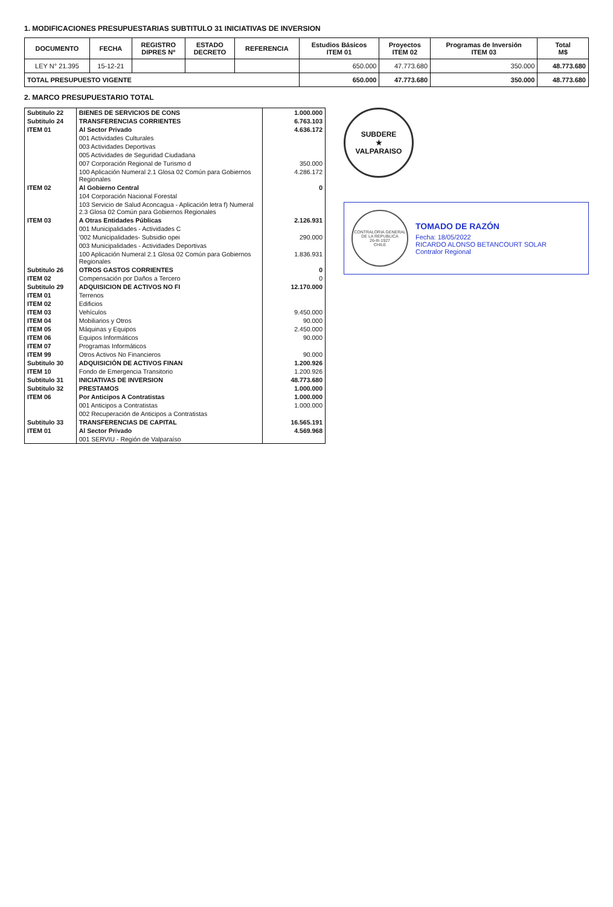1. MODIFICACIONES PRESUPUESTARIAS SUBTITULO 31 INICIATIVAS DE INVERSION
| DOCUMENTO | FECHA | REGISTRO DIPRES Nº | ESTADO DECRETO | REFERENCIA | Estudios Básicos ITEM 01 | Proyectos ITEM 02 | Programas de Inversión ITEM 03 | Total M$ |
| --- | --- | --- | --- | --- | --- | --- | --- | --- |
| LEY N° 21.395 | 15-12-21 | | | | 650.000 | 47.773.680 | 350.000 | 48.773.680 |
| TOTAL PRESUPUESTO VIGENTE | | | | | 650.000 | 47.773.680 | 350.000 | 48.773.680 |
2. MARCO PRESUPUESTARIO TOTAL
| Subtitulo 22 | BIENES DE SERVICIOS DE CONS | 1.000.000 |
| Subtitulo 24 | TRANSFERENCIAS CORRIENTES | 6.763.103 |
| ITEM 01 | Al Sector Privado | 4.636.172 |
| | 001 Actividades Culturales | |
| | 003 Actividades Deportivas | |
| | 005 Actividades de Seguridad Ciudadana | |
| | 007 Corporación Regional de Turismo d | 350.000 |
| | 100 Aplicación Numeral 2.1 Glosa 02 Común para Gobiernos Regionales | 4.286.172 |
| ITEM 02 | Al Gobierno Central | 0 |
| | 104 Corporación Nacional Forestal | |
| | 103 Servicio de Salud Aconcagua - Aplicación letra f) Numeral 2.3 Glosa 02 Común para Gobiernos Regionales | |
| ITEM 03 | A Otras Entidades Públicas | 2.126.931 |
| | 001 Municipalidades - Actividades C | |
| | '002 Municipalidades- Subsidio opei | 290.000 |
| | 003 Municipalidades - Actividades Deportivas | |
| | 100 Aplicación Numeral 2.1 Glosa 02 Común para Gobiernos Regionales | 1.836.931 |
| Subtitulo 26 | OTROS GASTOS CORRIENTES | 0 |
| ITEM 02 | Compensación por Daños a Tercero | 0 |
| Subtitulo 29 | ADQUISICION DE ACTIVOS NO FI | 12.170.000 |
| ITEM 01 | Terrenos | |
| ITEM 02 | Edificios | |
| ITEM 03 | Vehículos | 9.450.000 |
| ITEM 04 | Mobiliarios y Otros | 90.000 |
| ITEM 05 | Máquinas y Equipos | 2.450.000 |
| ITEM 06 | Equipos Informáticos | 90.000 |
| ITEM 07 | Programas Informáticos | |
| ITEM 99 | Otros Activos No Financieros | 90.000 |
| Subtitulo 30 | ADQUISICIÓN DE ACTIVOS FINAN | 1.200.926 |
| ITEM 10 | Fondo de Emergencia Transitorio | 1.200.926 |
| Subtitulo 31 | INICIATIVAS DE INVERSION | 48.773.680 |
| Subtitulo 32 | PRESTAMOS | 1.000.000 |
| ITEM 06 | Por Anticipos A Contratistas | 1.000.000 |
| | 001 Anticipos a Contratistas | 1.000.000 |
| | 002 Recuperación de Anticipos a Contratistas | |
| Subtitulo 33 | TRANSFERENCIAS DE CAPITAL | 16.565.191 |
| ITEM 01 | Al Sector Privado | 4.569.968 |
| | 001 SERVIU - Región de Valparaíso | |
SUBDERE
★
VALPARAISO
CONTRALORIA GENERAL DE LA REPUBLICA
26-III-1927
CHILE
TOMADO DE RAZÓN
Fecha: 18/05/2022
RICARDO ALONSO BETANCOURT SOLAR
Contralor Regional